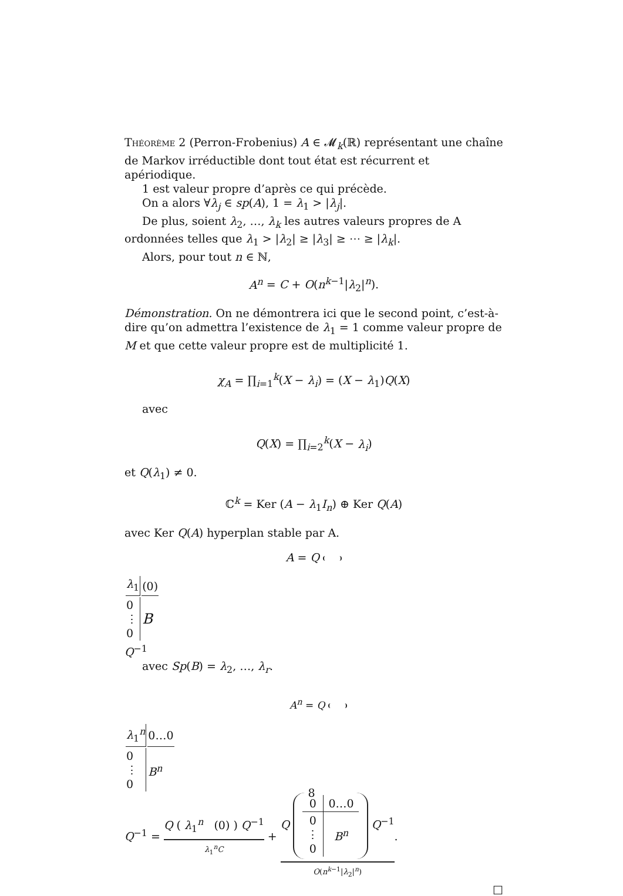Théorème 2 (Perron-Frobenius) A ∈ 𝓜<sub>k</sub>(ℝ) représentant une chaîne de Markov irréductible dont tout état est récurrent et apériodique.
1 est valeur propre d’après ce qui précède.
On a alors ∀λ<sub>j</sub> ∈ sp(A), 1 = λ<sub>1</sub> > |λ<sub>j</sub>|.
De plus, soient λ<sub>2</sub>, …, λ<sub>k</sub> les autres valeurs propres de A ordonnées telles que λ<sub>1</sub> > |λ<sub>2</sub>| ≥ |λ<sub>3</sub>| ≥ ⋯ ≥ |λ<sub>k</sub>|.
Alors, pour tout n ∈ ℕ,
A<sup>n</sup> = C + O(n<sup>k−1</sup>|λ<sub>2</sub>|<sup>n</sup>).
Démonstration. On ne démontrera ici que le second point, c’est-à-dire qu’on admettra l’existence de λ<sub>1</sub> = 1 comme valeur propre de M et que cette valeur propre est de multiplicité 1.
χ<sub>A</sub> = ∏<sub>i=1</sub><sup>k</sup>(X − λ<sub>i</sub>) = (X − λ<sub>1</sub>)Q(X)
avec
Q(X) = ∏<sub>i=2</sub><sup>k</sup>(X − λ<sub>i</sub>)
et Q(λ<sub>1</sub>) ≠ 0.
ℂ<sup>k</sup> = Ker (A − λ<sub>1</sub>I<sub>n</sub>) ⊕ Ker Q(A)
avec Ker Q(A) hyperplan stable par A.
A = Q
| λ<sub>1</sub> | (0) |
| 0 ⋮ 0 | B |
Q<sup>−1</sup>
avec Sp(B) = λ<sub>2</sub>, …, λ<sub>r</sub>.
A<sup>n</sup> = Q
| λ<sub>1</sub><sup>n</sup> | 0…0 |
| 0 ⋮ 0 | B<sup>n</sup> |
Q<sup>−1</sup> = Q ( λ<sub>1</sub><sup>n</sup> (0) ) Q<sup>−1</sup> λ<sub>1</sub><sup>n</sup>C + Q
| 0 | 0…0 |
| 0 ⋮ 0 | B<sup>n</sup> |
Q<sup>−1</sup> O(n<sup>k−1</sup>|λ<sub>2</sub>|<sup>n</sup>).
□
8